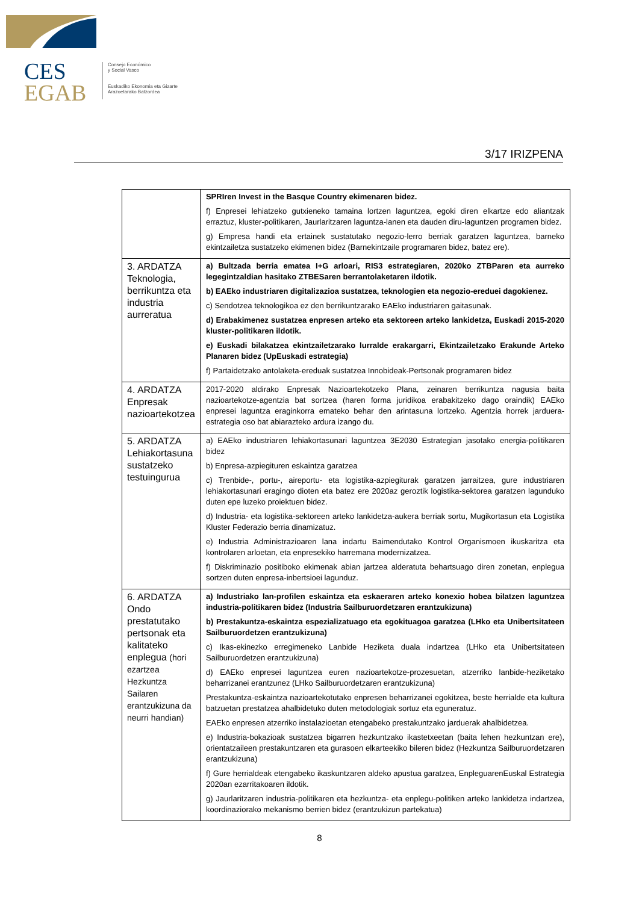CES
EGAB
Consejo Económico
y Social Vasco
Euskadiko Ekonomia eta Gizarte
Arazoetarako Batzordea
3/17 IRIZPENA
| | SPRIren Invest in the Basque Country ekimenaren bidez. f) Enpresei lehiatzeko gutxieneko tamaina lortzen laguntzea, egoki diren elkartze edo aliantzak erraztuz, kluster-politikaren, Jaurlaritzaren laguntza-lanen eta dauden diru-laguntzen programen bidez. g) Empresa handi eta ertainek sustatutako negozio-lerro berriak garatzen laguntzea, barneko ekintzailetza sustatzeko ekimenen bidez (Barnekintzaile programaren bidez, batez ere). |
| 3. ARDATZA Teknologia, berrikuntza eta industria aurreratua | a) Bultzada berria ematea I+G arloari, RIS3 estrategiaren, 2020ko ZTBParen eta aurreko legegintzaldian hasitako ZTBESaren berrantolaketaren ildotik. b) EAEko industriaren digitalizazioa sustatzea, teknologien eta negozio-ereduei dagokienez. c) Sendotzea teknologikoa ez den berrikuntzarako EAEko industriaren gaitasunak. d) Erabakimenez sustatzea enpresen arteko eta sektoreen arteko lankidetza, Euskadi 2015-2020 kluster-politikaren ildotik. e) Euskadi bilakatzea ekintzailetzarako lurralde erakargarri, Ekintzailetzako Erakunde Arteko Planaren bidez (UpEuskadi estrategia) f) Partaidetzako antolaketa-ereduak sustatzea Innobideak-Pertsonak programaren bidez |
| 4. ARDATZA Enpresak nazioartekotzea | 2017-2020 aldirako Enpresak Nazioartekotzeko Plana, zeinaren berrikuntza nagusia baita nazioartekotze-agentzia bat sortzea (haren forma juridikoa erabakitzeko dago oraindik) EAEko enpresei laguntza eraginkorra emateko behar den arintasuna lortzeko. Agentzia horrek jarduera-estrategia oso bat abiarazteko ardura izango du. |
| 5. ARDATZA Lehiakortasuna sustatzeko testuingurua | a) EAEko industriaren lehiakortasunari laguntzea 3E2030 Estrategian jasotako energia-politikaren bidez b) Enpresa-azpiegituren eskaintza garatzea c) Trenbide-, portu-, aireportu- eta logistika-azpiegiturak garatzen jarraitzea, gure industriaren lehiakortasunari eragingo dioten eta batez ere 2020az geroztik logistika-sektorea garatzen lagunduko duten epe luzeko proiektuen bidez. d) Industria- eta logistika-sektoreen arteko lankidetza-aukera berriak sortu, Mugikortasun eta Logistika Kluster Federazio berria dinamizatuz. e) Industria Administrazioaren lana indartu Baimendutako Kontrol Organismoen ikuskaritza eta kontrolaren arloetan, eta enpresekiko harremana modernizatzea. f) Diskriminazio positiboko ekimenak abian jartzea alderatuta behartsuago diren zonetan, enplegua sortzen duten enpresa-inbertsioei lagunduz. |
| 6. ARDATZA Ondo prestatutako pertsonak eta kalitateko enplegua (hori ezartzea Hezkuntza Sailaren erantzukizuna da neurri handian) | a) Industriako lan-profilen eskaintza eta eskaeraren arteko konexio hobea bilatzen laguntzea industria-politikaren bidez (Industria Sailburuordetzaren erantzukizuna) b) Prestakuntza-eskaintza espezializatuago eta egokituagoa garatzea (LHko eta Unibertsitateen Sailburuordetzen erantzukizuna) c) Ikas-ekinezko erregimeneko Lanbide Heziketa duala indartzea (LHko eta Unibertsitateen Sailburuordetzen erantzukizuna) d) EAEko enpresei laguntzea euren nazioartekotze-prozesuetan, atzerriko lanbide-heziketako beharrizanei erantzunez (LHko Sailburuordetzaren erantzukizuna) Prestakuntza-eskaintza nazioartekotutako enpresen beharrizanei egokitzea, beste herrialde eta kultura batzuetan prestatzea ahalbidetuko duten metodologiak sortuz eta eguneratuz. EAEko enpresen atzerriko instalazioetan etengabeko prestakuntzako jarduerak ahalbidetzea. e) Industria-bokazioak sustatzea bigarren hezkuntzako ikastetxeetan (baita lehen hezkuntzan ere), orientatzaileen prestakuntzaren eta gurasoen elkarteekiko bileren bidez (Hezkuntza Sailburuordetzaren erantzukizuna) f) Gure herrialdeak etengabeko ikaskuntzaren aldeko apustua garatzea, EnpleguarenEuskal Estrategia 2020an ezarritakoaren ildotik. g) Jaurlaritzaren industria-politikaren eta hezkuntza- eta enplegu-politiken arteko lankidetza indartzea, koordinaziorako mekanismo berrien bidez (erantzukizun partekatua) |
8